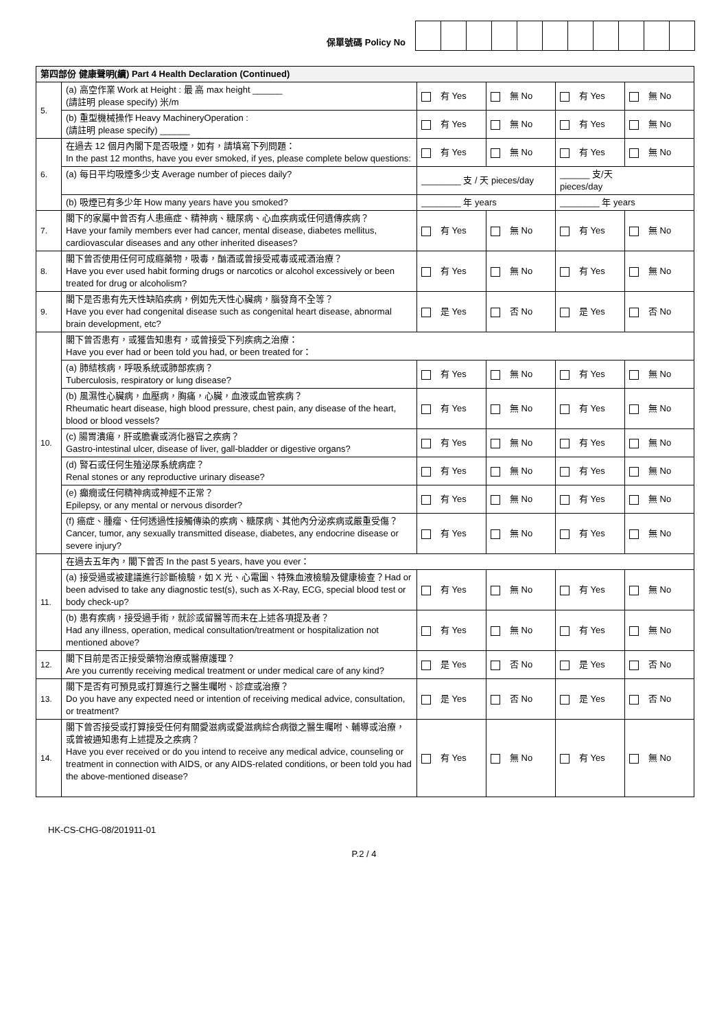保單號碼 Policy No
| 第四部份 健康聲明(續) Part 4 Health Declaration (Continued) | | | | | |
| 5. | (a) 高空作業 Work at Height : 最 高 max height ______ (請註明 please specify) 米/m | 有 Yes | 無 No | 有 Yes | 無 No |
| | (b) 重型機械操作 Heavy MachineryOperation : (請註明 please specify) ______ | 有 Yes | 無 No | 有 Yes | 無 No |
| 6. | 在過去 12 個月內閣下是否吸煙，如有，請填寫下列問題： In the past 12 months, have you ever smoked, if yes, please complete below questions: | 有 Yes | 無 No | 有 Yes | 無 No |
| | (a) 每日平均吸煙多少支 Average number of pieces daily? | ________ 支 / 天 pieces/day | | ______ 支/天 pieces/day | |
| | (b) 吸煙已有多少年 How many years have you smoked? | ________ 年 years | | ________ 年 years | |
| 7. | 閣下的家屬中曾否有人患癌症、精神病、糖尿病、心血疾病或任何遺傳疾病？ Have your family members ever had cancer, mental disease, diabetes mellitus, cardiovascular diseases and any other inherited diseases? | 有 Yes | 無 No | 有 Yes | 無 No |
| 8. | 閣下曾否使用任何可成癮藥物，吸毒，酗酒或曾接受戒毒或戒酒治療？ Have you ever used habit forming drugs or narcotics or alcohol excessively or been treated for drug or alcoholism? | 有 Yes | 無 No | 有 Yes | 無 No |
| 9. | 閣下是否患有先天性缺陷疾病，例如先天性心臟病，腦發育不全等？ Have you ever had congenital disease such as congenital heart disease, abnormal brain development, etc? | 是 Yes | 否 No | 是 Yes | 否 No |
| 10. | 閣下曾否患有，或獲告知患有，或曾接受下列疾病之治療： Have you ever had or been told you had, or been treated for： | | | | |
| | (a) 肺結核病，呼吸系統或肺部疾病？ Tuberculosis, respiratory or lung disease? | 有 Yes | 無 No | 有 Yes | 無 No |
| | (b) 風濕性心臟病，血壓病，胸痛，心臟，血液或血管疾病？ Rheumatic heart disease, high blood pressure, chest pain, any disease of the heart, blood or blood vessels? | 有 Yes | 無 No | 有 Yes | 無 No |
| | (c) 腸胃潰瘍，肝或膽囊或消化器官之疾病？ Gastro-intestinal ulcer, disease of liver, gall-bladder or digestive organs? | 有 Yes | 無 No | 有 Yes | 無 No |
| | (d) 腎石或任何生殖泌尿系統病症？ Renal stones or any reproductive urinary disease? | 有 Yes | 無 No | 有 Yes | 無 No |
| | (e) 癲癇或任何精神病或神經不正常？ Epilepsy, or any mental or nervous disorder? | 有 Yes | 無 No | 有 Yes | 無 No |
| | (f) 癌症、腫瘤、任何透過性接觸傳染的疾病、糖尿病、其他內分泌疾病或嚴重受傷？ Cancer, tumor, any sexually transmitted disease, diabetes, any endocrine disease or severe injury? | 有 Yes | 無 No | 有 Yes | 無 No |
| 11. | 在過去五年內，閣下曾否 In the past 5 years, have you ever： | | | | |
| | (a) 接受過或被建議進行診斷檢驗，如 X 光、心電圖、特殊血液檢驗及健康檢查？Had or been advised to take any diagnostic test(s), such as X-Ray, ECG, special blood test or body check-up? | 有 Yes | 無 No | 有 Yes | 無 No |
| | (b) 患有疾病，接受過手術，就診或留醫等而未在上述各項提及者？ Had any illness, operation, medical consultation/treatment or hospitalization not mentioned above? | 有 Yes | 無 No | 有 Yes | 無 No |
| 12. | 閣下目前是否正接受藥物治療或醫療護理？ Are you currently receiving medical treatment or under medical care of any kind? | 是 Yes | 否 No | 是 Yes | 否 No |
| 13. | 閣下是否有可預見或打算進行之醫生囑咐、診症或治療？ Do you have any expected need or intention of receiving medical advice, consultation, or treatment? | 是 Yes | 否 No | 是 Yes | 否 No |
| 14. | 閣下曾否接受或打算接受任何有關愛滋病或愛滋病綜合病徵之醫生囑咐、輔導或治療，或曾被通知患有上述提及之疾病？ Have you ever received or do you intend to receive any medical advice, counseling or treatment in connection with AIDS, or any AIDS-related conditions, or been told you had the above-mentioned disease? | 有 Yes | 無 No | 有 Yes | 無 No |
HK-CS-CHG-08/201911-01
P.2 / 4